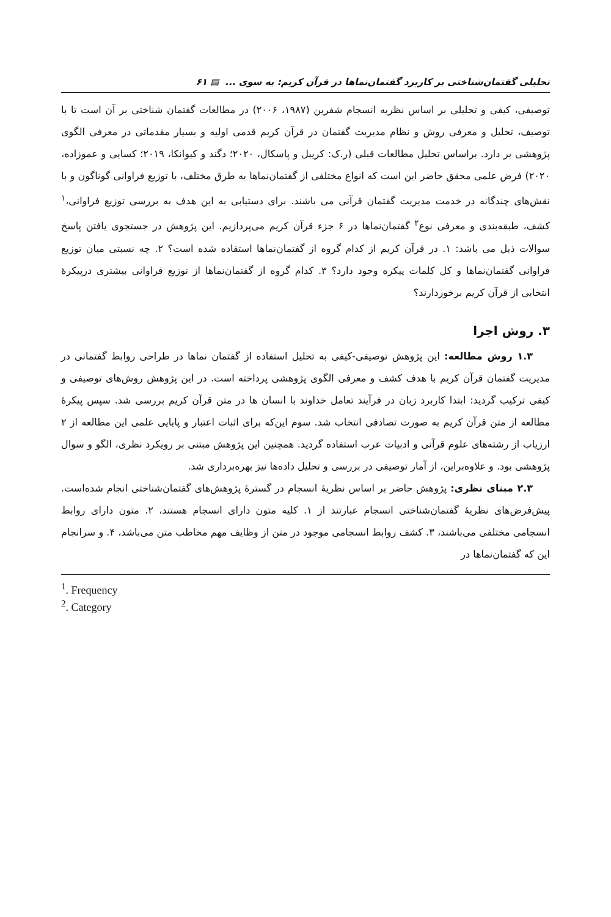تحلیلی گفتمان‌شناختی بر کاربرد گفتمان‌نماها در قرآن کریم: به سوی ... ▤ ۶۱
توصیفی، کیفی و تحلیلی بر اساس نظریه انسجام شفرین (۱۹۸۷، ۲۰۰۶) در مطالعات گفتمان شناختی بر آن است تا با توصیف، تحلیل و معرفی روش و نظام مدیریت گفتمان در قرآن کریم قدمی اولیه و بسیار مقدماتی در معرفی الگوی پژوهشی بر دارد. براساس تحلیل مطالعات قبلی (ر.ک: کریبل و پاسکال، ۲۰۲۰؛ دگند و کیوانکا، ۲۰۱۹؛ کسایی و عموزاده، ۲۰۲۰) فرض علمی محقق حاضر این است که انواع مختلفی از گفتمان‌نماها به طرق مختلف، با توزیع فراوانی گوناگون و با نقش‌های چندگانه در خدمت مدیریت گفتمان قرآنی می باشند. برای دستیابی به این هدف به بررسی توزیع فراوانی،<sup>۱</sup> کشف، طبقه‌بندی و معرفی نوع<sup>۲</sup> گفتمان‌نماها در ۶ جزء قرآن کریم می‌پردازیم. این پژوهش در جستجوی یافتن پاسخ سوالات ذیل می باشد: ۱. در قرآن کریم از کدام گروه از گفتمان‌نماها استفاده شده است؟ ۲. چه نسبتی میان توزیع فراوانی گفتمان‌نماها و کل کلمات پیکره وجود دارد؟ ۳. کدام گروه از گفتمان‌نماها از توزیع فراوانی بیشتری درپیکرۀ انتخابی از قرآن کریم برخوردارند؟
۳. روش اجرا
۱.۳ روش مطالعه: این پژوهش توصیفی-کیفی به تحلیل استفاده از گفتمان نماها در طراحی روابط گفتمانی در مدیریت گفتمان قرآن کریم با هدف کشف و معرفی الگوی پژوهشی پرداخته است. در این پژوهش روش‌های توصیفی و کیفی ترکیب گردید: ابتدا کاربرد زبان در فرآیند تعامل خداوند با انسان ها در متن قرآن کریم بررسی شد. سپس پیکرۀ مطالعه از متن قرآن کریم به صورت تصادفی انتخاب شد. سوم این‌که برای اثبات اعتبار و پایایی علمی این مطالعه از ۲ ارزیاب از رشته‌های علوم قرآنی و ادبیات عرب استفاده گردید. همچنین این پژوهش مبتنی بر رویکرد نظری، الگو و سوال پژوهشی بود. و علاوه‌براین، از آمار توصیفی در بررسی و تحلیل داده‌ها نیز بهره‌برداری شد.
۲.۳ مبنای نظری: پژوهش حاضر بر اساس نظریۀ انسجام در گسترۀ پژوهش‌های گفتمان‌شناختی انجام شده‌است. پیش‌فرض‌های نظریۀ گفتمان‌شناختی انسجام عبارتند از ۱. کلیه متون دارای انسجام هستند، ۲. متون دارای روابط انسجامی مختلفی می‌باشند، ۳. کشف روابط انسجامی موجود در متن از وظایف مهم مخاطب متن می‌باشد، ۴. و سرانجام این که گفتمان‌نماها در
<sup>1</sup>. Frequency
<sup>2</sup>. Category